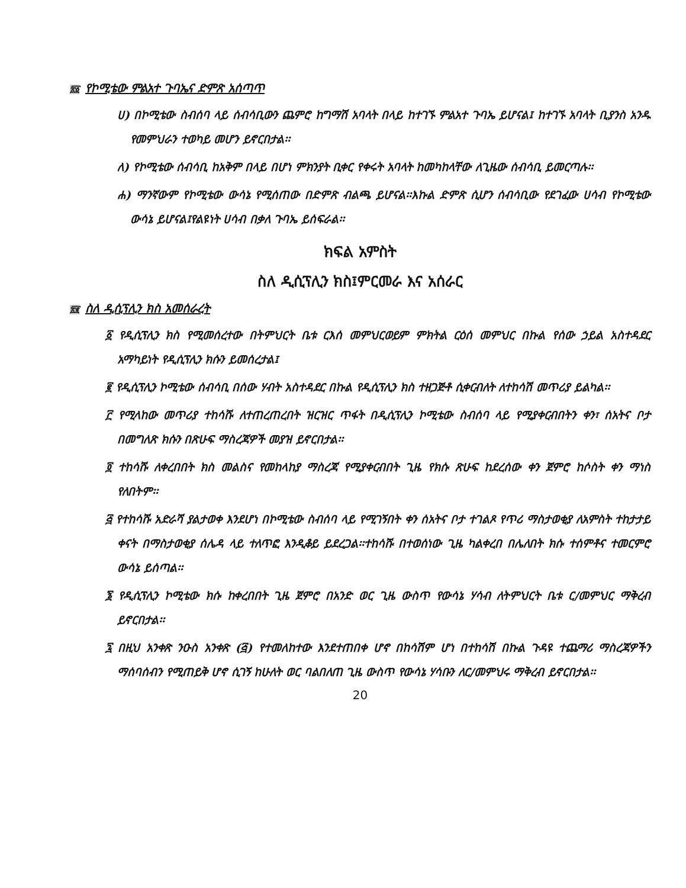፳፩ የኮሚቴው ምልአተ ጉባኤና ድምጽ አሰጣጥ
ሀ) በኮሚቴው ስብሰባ ላይ ሰብሳቢውን ጨምሮ ከግማሽ አባላት በላይ ከተገኙ ምልአተ ጉባኤ ይሆናል፤ ከተገኙ አባላት ቢያንስ አንዱ የመምህራን ተወካይ መሆን ይኖርበታል፡፡
ለ) የኮሚቴው ሰብሳቢ ከአቅም በላይ በሆነ ምክንያት ቢቀር የቀሩት አባላት ከመካከላቸው ለጊዜው ሰብሳቢ ይመርጣሉ፡፡
ሐ) ማንኛውም የኮሚቴው ውሳኔ የሚሰጠው በድምጽ ብልጫ ይሆናል፡፡እኩል ድምጽ ሲሆን ሰብሳቢው የደገፈው ሀሳብ የኮሚቴው ውሳኔ ይሆናል፤የልዩነት ሀሳብ በቃለ ጉባኤ ይሰፍራል፡፡
ክፍል አምስት
ስለ ዲሲፕሊን ክስ፤ምርመራ እና አሰራር
፳፪ ስለ ዲሲፕሊን ክስ አመሰራረት
፩ የዲሲፕሊን ክስ የሚመሰረተው በትምህርት ቤቱ ርእሰ መምህርወይም ምክትል ርዕሰ መምህር በኩል የሰው ኃይል አስተዳደር አማካይነት የዲሲፕሊን ክሱን ይመሰረታል፤
፪ የዲሲፕሊን ኮሚቴው ሰብሳቢ በሰው ሃብት አስተዳደር በኩል የዲሲፕሊን ክስ ተዘጋጅቶ ሲቀርብለት ለተከሳሽ መጥሪያ ይልካል፡፡
፫ የሚላከው መጥሪያ ተከሳሹ ለተጠረጠረበት ዝርዝር ጥፋት በዲሲፕሊን ኮሚቴው ስብሰባ ላይ የሚያቀርብበትን ቀን፣ ሰአትና ቦታ በመግለጽ ክሱን በጽሁፍ ማስረጃዎች መያዝ ይኖርበታል፡፡
፬ ተከሳሹ ለቀረበበት ክስ መልስና የመከላከያ ማስረጃ የሚያቀርብበት ጊዜ የክሱ ጽሁፍ ከደረሰው ቀን ጀምሮ ከሶስት ቀን ማነስ የለበትም፡፡
፭ የተከሳሹ አድራሻ ያልታወቀ እንደሆነ በኮሚቴው ስብሰባ ላይ የሚገኝበት ቀን ሰአትና ቦታ ተገልጾ የጥሪ ማስታወቂያ ለአምስት ተከታታይ ቀናት በማስታወቂያ ሰሌዳ ላይ ተለጥፎ እንዲቆይ ይደረጋል፡፡ተከሳሹ በተወሰነው ጊዜ ካልቀረበ በሌለበት ክሱ ተሰምቶና ተመርምሮ ውሳኔ ይሰጣል፡፡
፮ የዲሲፕሊን ኮሚቴው ክሱ ከቀረበበት ጊዜ ጀምሮ በአንድ ወር ጊዜ ውስጥ የውሳኔ ሃሳብ ለትምህርት ቤቱ ር/መምህር ማቅረብ ይኖርበታል፡፡
፯ በዚህ አንቀጽ ንዑስ አንቀጽ (፭) የተመለከተው እንደተጠበቀ ሆኖ በከሳሽም ሆነ በተከሳሽ በኩል ጉዳዩ ተጨማሪ ማስረጃዎችን ማሰባሰብን የሚጠይቅ ሆኖ ሲገኝ ከሁለት ወር ባልበለጠ ጊዜ ውስጥ የውሳኔ ሃሳቡን ለር/መምህሩ ማቅረብ ይኖርበታል፡፡
20